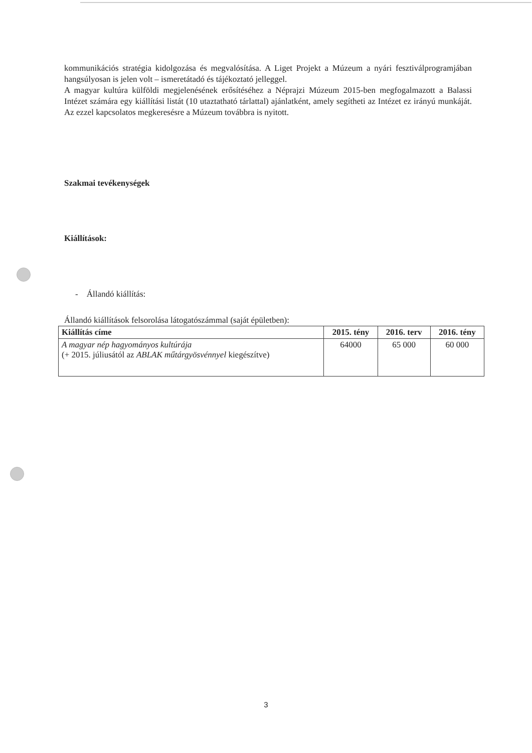kommunikációs stratégia kidolgozása és megvalósítása. A Liget Projekt a Múzeum a nyári fesztiválprogramjában hangsúlyosan is jelen volt – ismeretátadó és tájékoztató jelleggel.
A magyar kultúra külföldi megjelenésének erősítéséhez a Néprajzi Múzeum 2015-ben megfogalmazott a Balassi Intézet számára egy kiállítási listát (10 utaztatható tárlattal) ajánlatként, amely segítheti az Intézet ez irányú munkáját. Az ezzel kapcsolatos megkeresésre a Múzeum továbbra is nyitott.
Szakmai tevékenységek
Kiállítások:
- Állandó kiállítás:
Állandó kiállítások felsorolása látogatószámmal (saját épületben):
| Kiállítás címe | 2015. tény | 2016. terv | 2016. tény |
| --- | --- | --- | --- |
| A magyar nép hagyományos kultúrája (+ 2015. júliusától az ABLAK műtárgyösvénnyel kiegészítve) | 64000 | 65 000 | 60 000 |
3